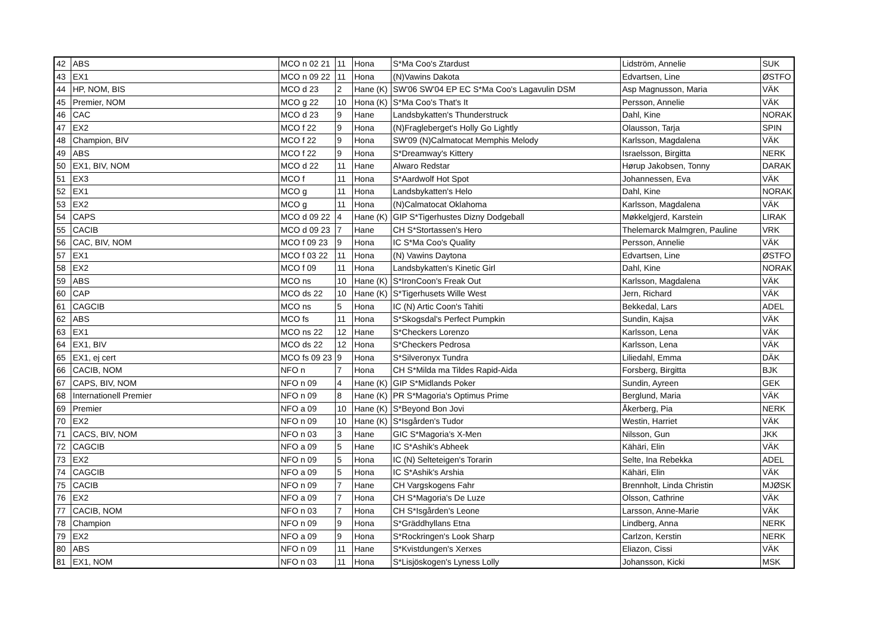| 42 | ABS | MCO n 02 21 | 11 | Hona | S*Ma Coo's Ztardust | Lidström, Annelie | SUK |
| 43 | EX1 | MCO n 09 22 | 11 | Hona | (N)Vawins Dakota | Edvartsen, Line | ØSTFO |
| 44 | HP, NOM, BIS | MCO d 23 | 2 | Hane (K) | SW'06 SW'04 EP EC S*Ma Coo's Lagavulin DSM | Asp Magnusson, Maria | VÄK |
| 45 | Premier, NOM | MCO g 22 | 10 | Hona (K) | S*Ma Coo's That's It | Persson, Annelie | VÄK |
| 46 | CAC | MCO d 23 | 9 | Hane | Landsbykatten's Thunderstruck | Dahl, Kine | NORAK |
| 47 | EX2 | MCO f 22 | 9 | Hona | (N)Fragleberget's Holly Go Lightly | Olausson, Tarja | SPIN |
| 48 | Champion, BIV | MCO f 22 | 9 | Hona | SW'09 (N)Calmatocat Memphis Melody | Karlsson, Magdalena | VÄK |
| 49 | ABS | MCO f 22 | 9 | Hona | S*Dreamway's Kittery | Israelsson, Birgitta | NERK |
| 50 | EX1, BIV, NOM | MCO d 22 | 11 | Hane | Alwaro Redstar | Hørup Jakobsen, Tonny | DARAK |
| 51 | EX3 | MCO f | 11 | Hona | S*Aardwolf Hot Spot | Johannessen, Eva | VÄK |
| 52 | EX1 | MCO g | 11 | Hona | Landsbykatten's Helo | Dahl, Kine | NORAK |
| 53 | EX2 | MCO g | 11 | Hona | (N)Calmatocat Oklahoma | Karlsson, Magdalena | VÄK |
| 54 | CAPS | MCO d 09 22 | 4 | Hane (K) | GIP S*Tigerhustes Dizny Dodgeball | Møkkelgjerd, Karstein | LIRAK |
| 55 | CACIB | MCO d 09 23 | 7 | Hane | CH S*Stortassen's Hero | Thelemarck Malmgren, Pauline | VRK |
| 56 | CAC, BIV, NOM | MCO f 09 23 | 9 | Hona | IC S*Ma Coo's Quality | Persson, Annelie | VÄK |
| 57 | EX1 | MCO f 03 22 | 11 | Hona | (N) Vawins Daytona | Edvartsen, Line | ØSTFO |
| 58 | EX2 | MCO f 09 | 11 | Hona | Landsbykatten's Kinetic Girl | Dahl, Kine | NORAK |
| 59 | ABS | MCO ns | 10 | Hane (K) | S*IronCoon's Freak Out | Karlsson, Magdalena | VÄK |
| 60 | CAP | MCO ds 22 | 10 | Hane (K) | S*Tigerhusets Wille West | Jern, Richard | VÄK |
| 61 | CAGCIB | MCO ns | 5 | Hona | IC (N) Artic Coon's Tahiti | Bekkedal, Lars | ADEL |
| 62 | ABS | MCO fs | 11 | Hona | S*Skogsdal's Perfect Pumpkin | Sundin, Kajsa | VÄK |
| 63 | EX1 | MCO ns 22 | 12 | Hane | S*Checkers Lorenzo | Karlsson, Lena | VÄK |
| 64 | EX1, BIV | MCO ds 22 | 12 | Hona | S*Checkers Pedrosa | Karlsson, Lena | VÄK |
| 65 | EX1, ej cert | MCO fs 09 23 | 9 | Hona | S*Silveronyx Tundra | Liliedahl, Emma | DÄK |
| 66 | CACIB, NOM | NFO n | 7 | Hona | CH S*Milda ma Tildes Rapid-Aida | Forsberg, Birgitta | BJK |
| 67 | CAPS, BIV, NOM | NFO n 09 | 4 | Hane (K) | GIP S*Midlands Poker | Sundin, Ayreen | GEK |
| 68 | Internationell Premier | NFO n 09 | 8 | Hane (K) | PR S*Magoria's Optimus Prime | Berglund, Maria | VÄK |
| 69 | Premier | NFO a 09 | 10 | Hane (K) | S*Beyond Bon Jovi | Åkerberg, Pia | NERK |
| 70 | EX2 | NFO n 09 | 10 | Hane (K) | S*Isgården's Tudor | Westin, Harriet | VÄK |
| 71 | CACS, BIV, NOM | NFO n 03 | 3 | Hane | GIC S*Magoria's X-Men | Nilsson, Gun | JKK |
| 72 | CAGCIB | NFO a 09 | 5 | Hane | IC S*Ashik's Abheek | Kähäri, Elin | VÄK |
| 73 | EX2 | NFO n 09 | 5 | Hona | IC (N) Selteteigen's Torarin | Selte, Ina Rebekka | ADEL |
| 74 | CAGCIB | NFO a 09 | 5 | Hona | IC S*Ashik's Arshia | Kähäri, Elin | VÄK |
| 75 | CACIB | NFO n 09 | 7 | Hane | CH Vargskogens Fahr | Brennholt, Linda Christin | MJØSK |
| 76 | EX2 | NFO a 09 | 7 | Hona | CH S*Magoria's De Luze | Olsson, Cathrine | VÄK |
| 77 | CACIB, NOM | NFO n 03 | 7 | Hona | CH S*Isgården's Leone | Larsson, Anne-Marie | VÄK |
| 78 | Champion | NFO n 09 | 9 | Hona | S*Gräddhyllans Etna | Lindberg, Anna | NERK |
| 79 | EX2 | NFO a 09 | 9 | Hona | S*Rockringen's Look Sharp | Carlzon, Kerstin | NERK |
| 80 | ABS | NFO n 09 | 11 | Hane | S*Kvistdungen's Xerxes | Eliazon, Cissi | VÄK |
| 81 | EX1, NOM | NFO n 03 | 11 | Hona | S*Lisjöskogen's Lyness Lolly | Johansson, Kicki | MSK |